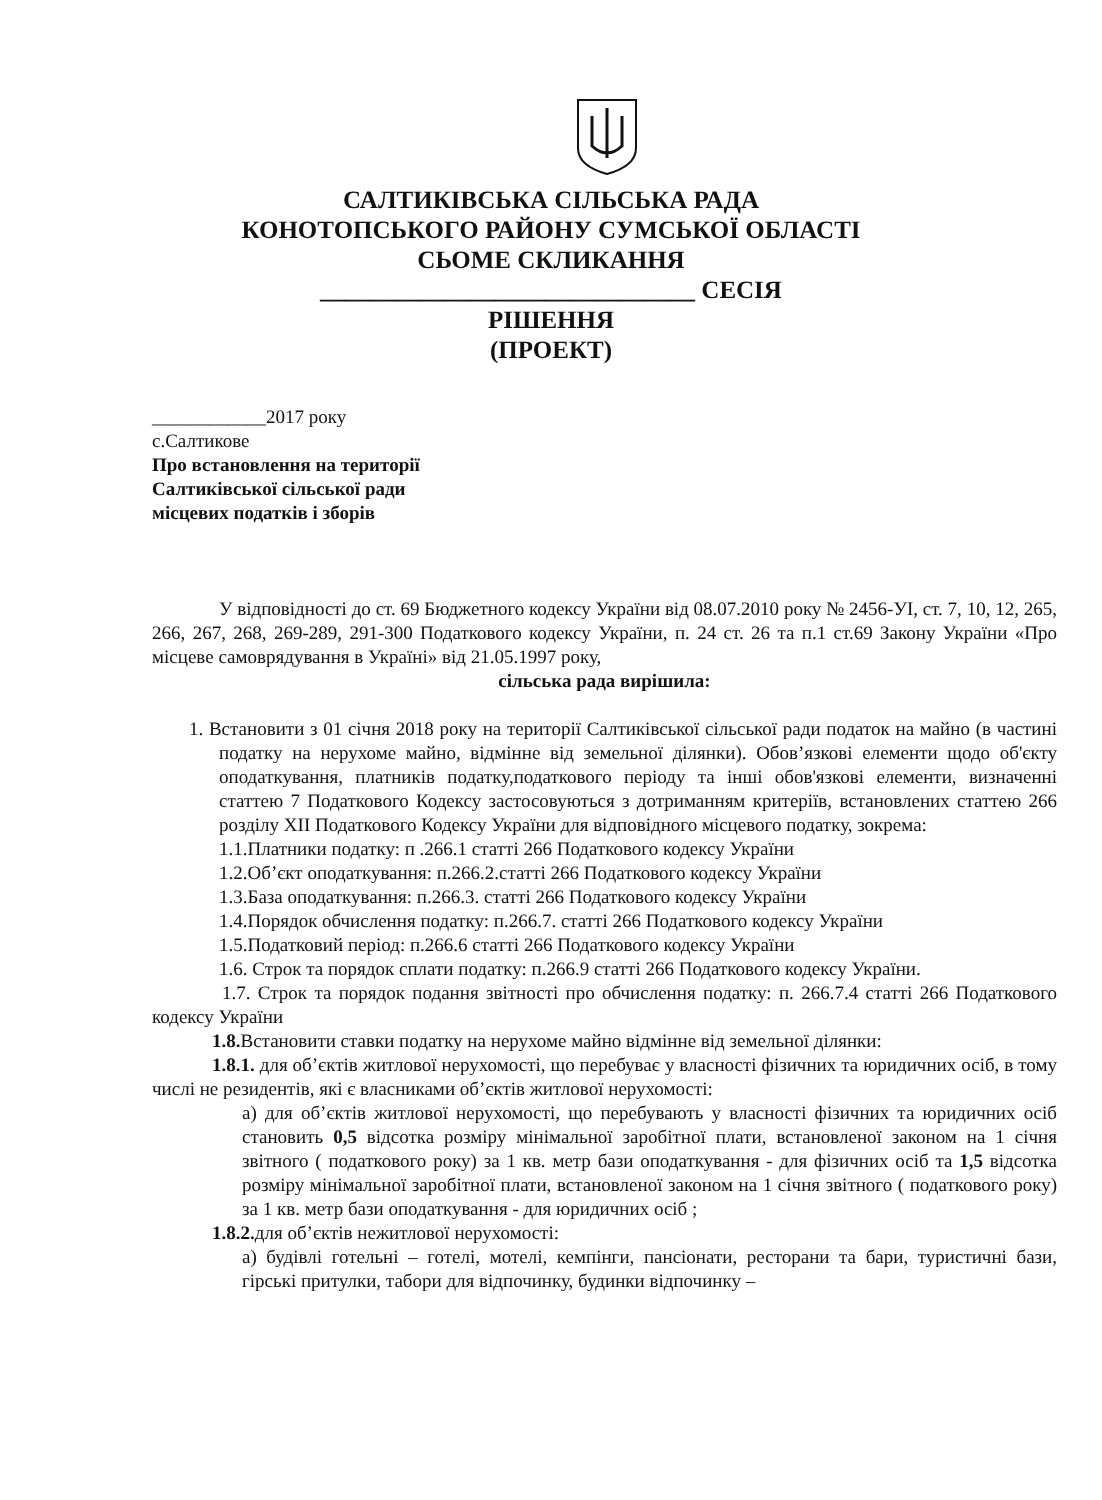САЛТИКІВСЬКА СІЛЬСЬКА РАДА
КОНОТОПСЬКОГО РАЙОНУ СУМСЬКОЇ ОБЛАСТІ
СЬОМЕ СКЛИКАННЯ
______________________________ СЕСІЯ
РІШЕННЯ
(ПРОЕКТ)
____________2017 року
с.Салтикове
Про встановлення на території
Салтиківської сільської ради
місцевих податків і зборів
У відповідності до ст. 69 Бюджетного кодексу України від 08.07.2010 року № 2456-УІ, ст. 7, 10, 12, 265, 266, 267, 268, 269-289, 291-300 Податкового кодексу України, п. 24 ст. 26 та п.1 ст.69 Закону України «Про місцеве самоврядування в Україні» від 21.05.1997 року,
сільська рада вирішила:
1. Встановити з 01 січня 2018 року на території Салтиківської сільської ради податок на майно (в частині податку на нерухоме майно, відмінне від земельної ділянки). Обов’язкові елементи щодо об'єкту оподаткування, платників податку,податкового періоду та інші обов'язкові елементи, визначенні статтею 7 Податкового Кодексу застосовуються з дотриманням критеріїв, встановлених статтею 266 розділу XII Податкового Кодексу України для відповідного місцевого податку, зокрема:
1.1.Платники податку: п .266.1 статті 266 Податкового кодексу України
1.2.Об’єкт оподаткування: п.266.2.статті 266 Податкового кодексу України
1.3.База оподаткування: п.266.3. статті 266 Податкового кодексу України
1.4.Порядок обчислення податку: п.266.7. статті 266 Податкового кодексу України
1.5.Податковий період: п.266.6 статті 266 Податкового кодексу України
1.6. Строк та порядок сплати податку: п.266.9 статті 266 Податкового кодексу України.
1.7. Строк та порядок подання звітності про обчислення податку: п. 266.7.4 статті 266 Податкового кодексу України
1.8. Встановити ставки податку на нерухоме майно відмінне від земельної ділянки:
1.8.1. для об’єктів житлової нерухомості, що перебуває у власності фізичних та юридичних осіб, в тому числі не резидентів, які є власниками об’єктів житлової нерухомості:
а) для об’єктів житлової нерухомості, що перебувають у власності фізичних та юридичних осіб становить 0,5 відсотка розміру мінімальної заробітної плати, встановленої законом на 1 січня звітного ( податкового року) за 1 кв. метр бази оподаткування - для фізичних осіб та 1,5 відсотка розміру мінімальної заробітної плати, встановленої законом на 1 січня звітного ( податкового року) за 1 кв. метр бази оподаткування - для юридичних осіб ;
1.8.2. для об’єктів нежитлової нерухомості:
а) будівлі готельні – готелі, мотелі, кемпінги, пансіонати, ресторани та бари, туристичні бази, гірські притулки, табори для відпочинку, будинки відпочинку –